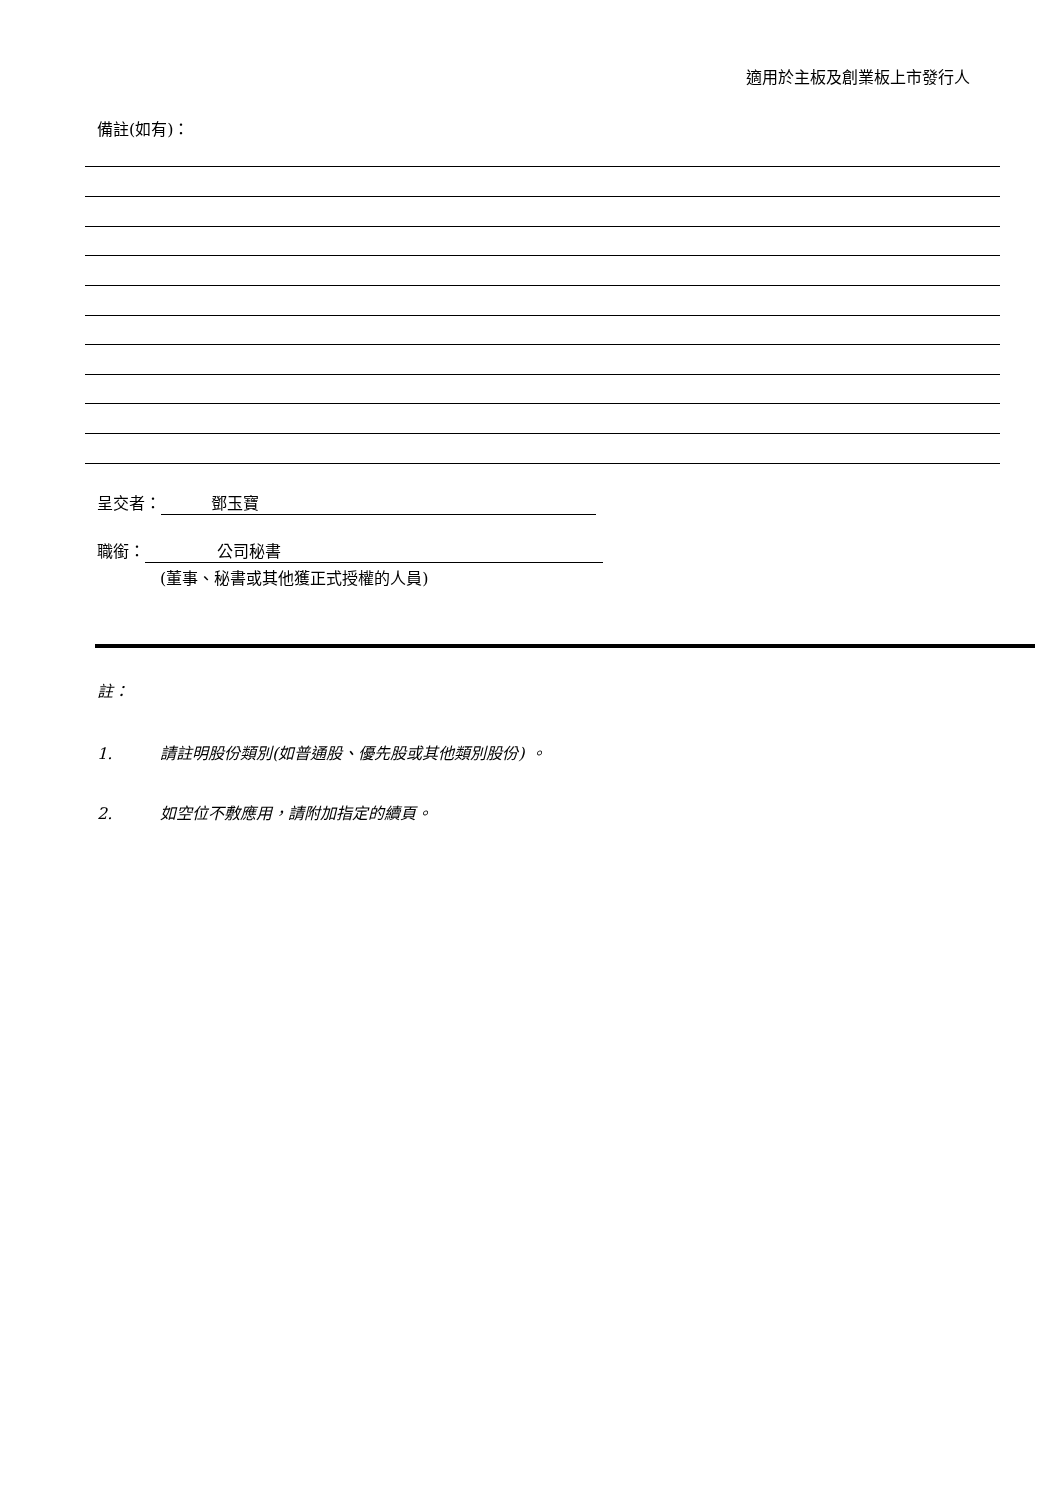適用於主板及創業板上市發行人
備註(如有)：
呈交者： 鄧玉寶
職銜： 公司秘書
(董事、秘書或其他獲正式授權的人員)
註：
1. 請註明股份類別(如普通股、優先股或其他類別股份) 。
2. 如空位不敷應用，請附加指定的續頁。